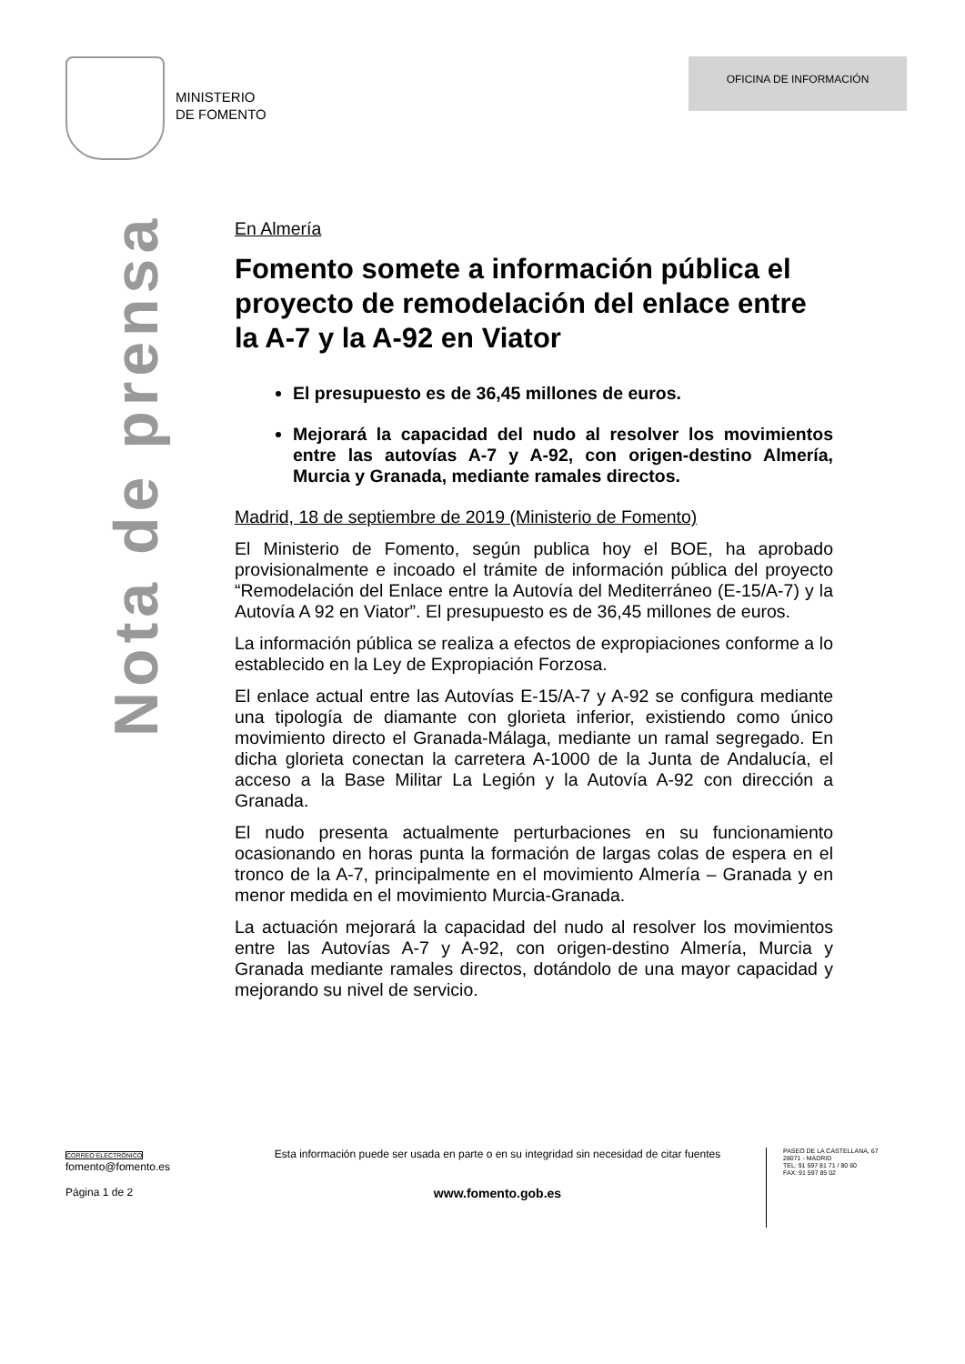MINISTERIO
DE FOMENTO
OFICINA DE INFORMACIÓN
Nota de prensa
En Almería
Fomento somete a información pública el proyecto de remodelación del enlace entre la A-7 y la A-92 en Viator
El presupuesto es de 36,45 millones de euros.
Mejorará la capacidad del nudo al resolver los movimientos entre las autovías A-7 y A-92, con origen-destino Almería, Murcia y Granada, mediante ramales directos.
Madrid, 18 de septiembre de 2019 (Ministerio de Fomento)
El Ministerio de Fomento, según publica hoy el BOE, ha aprobado provisionalmente e incoado el trámite de información pública del proyecto “Remodelación del Enlace entre la Autovía del Mediterráneo (E-15/A-7) y la Autovía A 92 en Viator”. El presupuesto es de 36,45 millones de euros.
La información pública se realiza a efectos de expropiaciones conforme a lo establecido en la Ley de Expropiación Forzosa.
El enlace actual entre las Autovías E-15/A-7 y A-92 se configura mediante una tipología de diamante con glorieta inferior, existiendo como único movimiento directo el Granada-Málaga, mediante un ramal segregado. En dicha glorieta conectan la carretera A-1000 de la Junta de Andalucía, el acceso a la Base Militar La Legión y la Autovía A-92 con dirección a Granada.
El nudo presenta actualmente perturbaciones en su funcionamiento ocasionando en horas punta la formación de largas colas de espera en el tronco de la A-7, principalmente en el movimiento Almería – Granada y en menor medida en el movimiento Murcia-Granada.
La actuación mejorará la capacidad del nudo al resolver los movimientos entre las Autovías A-7 y A-92, con origen-destino Almería, Murcia y Granada mediante ramales directos, dotándolo de una mayor capacidad y mejorando su nivel de servicio.
CORREO ELECTRÓNICO
fomento@fomento.es
Página 1 de 2
Esta información puede ser usada en parte o en su integridad sin necesidad de citar fuentes
www.fomento.gob.es
PASEO DE LA CASTELLANA, 67
28071 - MADRID
TEL: 91 597 81 71 / 80 60
FAX: 91 597 85 02